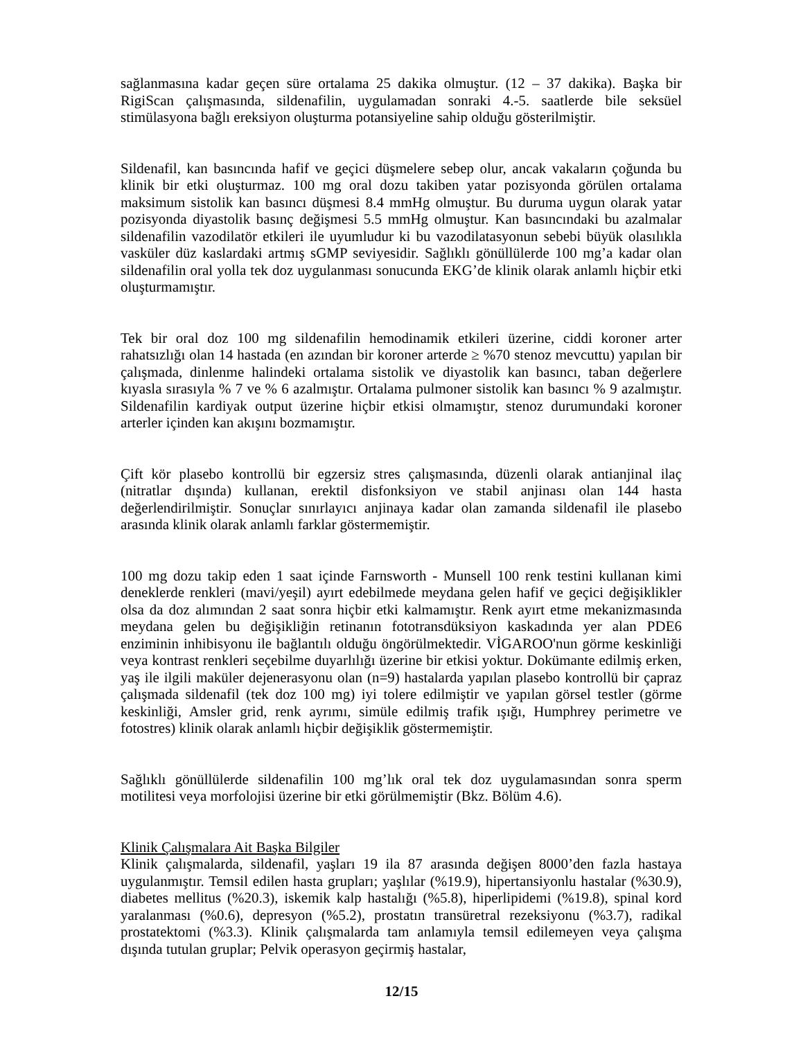sağlanmasına kadar geçen süre ortalama 25 dakika olmuştur. (12 – 37 dakika). Başka bir RigiScan çalışmasında, sildenafilin, uygulamadan sonraki 4.-5. saatlerde bile seksüel stimülasyona bağlı ereksiyon oluşturma potansiyeline sahip olduğu gösterilmiştir.
Sildenafil, kan basıncında hafif ve geçici düşmelere sebep olur, ancak vakaların çoğunda bu klinik bir etki oluşturmaz. 100 mg oral dozu takiben yatar pozisyonda görülen ortalama maksimum sistolik kan basıncı düşmesi 8.4 mmHg olmuştur. Bu duruma uygun olarak yatar pozisyonda diyastolik basınç değişmesi 5.5 mmHg olmuştur. Kan basıncındaki bu azalmalar sildenafilin vazodilatör etkileri ile uyumludur ki bu vazodilatasyonun sebebi büyük olasılıkla vasküler düz kaslardaki artmış sGMP seviyesidir. Sağlıklı gönüllülerde 100 mg’a kadar olan sildenafilin oral yolla tek doz uygulanması sonucunda EKG’de klinik olarak anlamlı hiçbir etki oluşturmamıştır.
Tek bir oral doz 100 mg sildenafilin hemodinamik etkileri üzerine, ciddi koroner arter rahatsızlığı olan 14 hastada (en azından bir koroner arterde ≥ %70 stenoz mevcuttu) yapılan bir çalışmada, dinlenme halindeki ortalama sistolik ve diyastolik kan basıncı, taban değerlere kıyasla sırasıyla % 7 ve % 6 azalmıştır. Ortalama pulmoner sistolik kan basıncı % 9 azalmıştır. Sildenafilin kardiyak output üzerine hiçbir etkisi olmamıştır, stenoz durumundaki koroner arterler içinden kan akışını bozmamıştır.
Çift kör plasebo kontrollü bir egzersiz stres çalışmasında, düzenli olarak antianjinal ilaç (nitratlar dışında) kullanan, erektil disfonksiyon ve stabil anjinası olan 144 hasta değerlendirilmiştir. Sonuçlar sınırlayıcı anjinaya kadar olan zamanda sildenafil ile plasebo arasında klinik olarak anlamlı farklar göstermemiştir.
100 mg dozu takip eden 1 saat içinde Farnsworth - Munsell 100 renk testini kullanan kimi deneklerde renkleri (mavi/yeşil) ayırt edebilmede meydana gelen hafif ve geçici değişiklikler olsa da doz alımından 2 saat sonra hiçbir etki kalmamıştır. Renk ayırt etme mekanizmasında meydana gelen bu değişikliğin retinanın fototransdüksiyon kaskadında yer alan PDE6 enziminin inhibisyonu ile bağlantılı olduğu öngörülmektedir. VİGAROO'nun görme keskinliği veya kontrast renkleri seçebilme duyarlılığı üzerine bir etkisi yoktur. Dokümante edilmiş erken, yaş ile ilgili maküler dejenerasyonu olan (n=9) hastalarda yapılan plasebo kontrollü bir çapraz çalışmada sildenafil (tek doz 100 mg) iyi tolere edilmiştir ve yapılan görsel testler (görme keskinliği, Amsler grid, renk ayrımı, simüle edilmiş trafik ışığı, Humphrey perimetre ve fotostres) klinik olarak anlamlı hiçbir değişiklik göstermemiştir.
Sağlıklı gönüllülerde sildenafilin 100 mg’lık oral tek doz uygulamasından sonra sperm motilitesi veya morfolojisi üzerine bir etki görülmemiştir (Bkz. Bölüm 4.6).
Klinik Çalışmalara Ait Başka Bilgiler
Klinik çalışmalarda, sildenafil, yaşları 19 ila 87 arasında değişen 8000’den fazla hastaya uygulanmıştır. Temsil edilen hasta grupları; yaşlılar (%19.9), hipertansiyonlu hastalar (%30.9), diabetes mellitus (%20.3), iskemik kalp hastalığı (%5.8), hiperlipidemi (%19.8), spinal kord yaralanması (%0.6), depresyon (%5.2), prostatın transüretral rezeksiyonu (%3.7), radikal prostatektomi (%3.3). Klinik çalışmalarda tam anlamıyla temsil edilemeyen veya çalışma dışında tutulan gruplar; Pelvik operasyon geçirmiş hastalar,
12/15